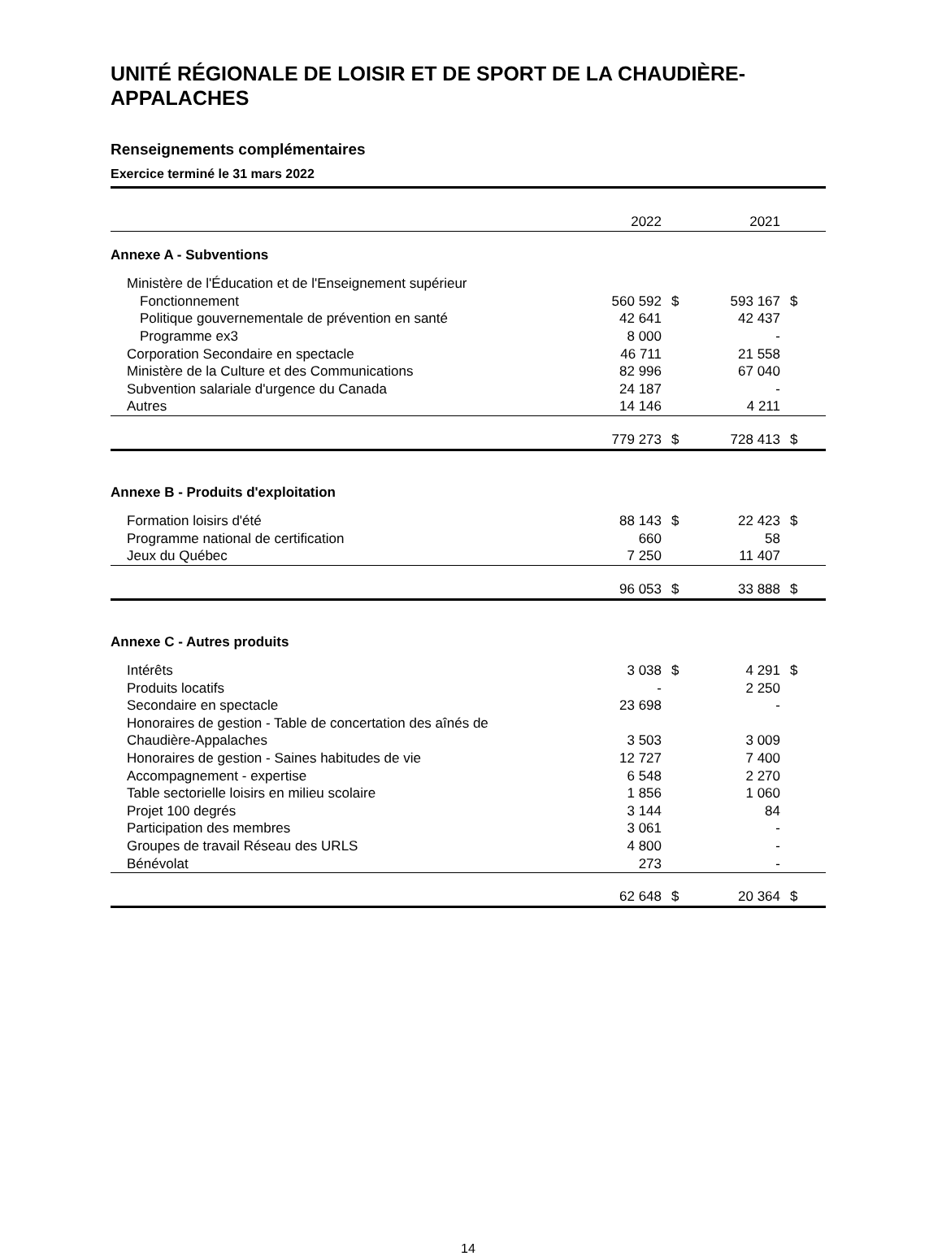UNITÉ RÉGIONALE DE LOISIR ET DE SPORT DE LA CHAUDIÈRE-APPALACHES
Renseignements complémentaires
Exercice terminé le 31 mars 2022
| | 2022 | | 2021 | |
| Annexe A - Subventions | | | | |
| Ministère de l'Éducation et de l'Enseignement supérieur | | | | |
| Fonctionnement | 560 592 | $ | 593 167 | $ |
| Politique gouvernementale de prévention en santé | 42 641 | | 42 437 | |
| Programme ex3 | 8 000 | | - | |
| Corporation Secondaire en spectacle | 46 711 | | 21 558 | |
| Ministère de la Culture et des Communications | 82 996 | | 67 040 | |
| Subvention salariale d'urgence du Canada | 24 187 | | - | |
| Autres | 14 146 | | 4 211 | |
| | 779 273 | $ | 728 413 | $ |
| Annexe B - Produits d'exploitation | | | | |
| Formation loisirs d'été | 88 143 | $ | 22 423 | $ |
| Programme national de certification | 660 | | 58 | |
| Jeux du Québec | 7 250 | | 11 407 | |
| | 96 053 | $ | 33 888 | $ |
| Annexe C - Autres produits | | | | |
| Intérêts | 3 038 | $ | 4 291 | $ |
| Produits locatifs | - | | 2 250 | |
| Secondaire en spectacle | 23 698 | | - | |
| Honoraires de gestion - Table de concertation des aînés de Chaudière-Appalaches | 3 503 | | 3 009 | |
| Honoraires de gestion - Saines habitudes de vie | 12 727 | | 7 400 | |
| Accompagnement - expertise | 6 548 | | 2 270 | |
| Table sectorielle loisirs en milieu scolaire | 1 856 | | 1 060 | |
| Projet 100 degrés | 3 144 | | 84 | |
| Participation des membres | 3 061 | | - | |
| Groupes de travail Réseau des URLS | 4 800 | | - | |
| Bénévolat | 273 | | - | |
| | 62 648 | $ | 20 364 | $ |
14